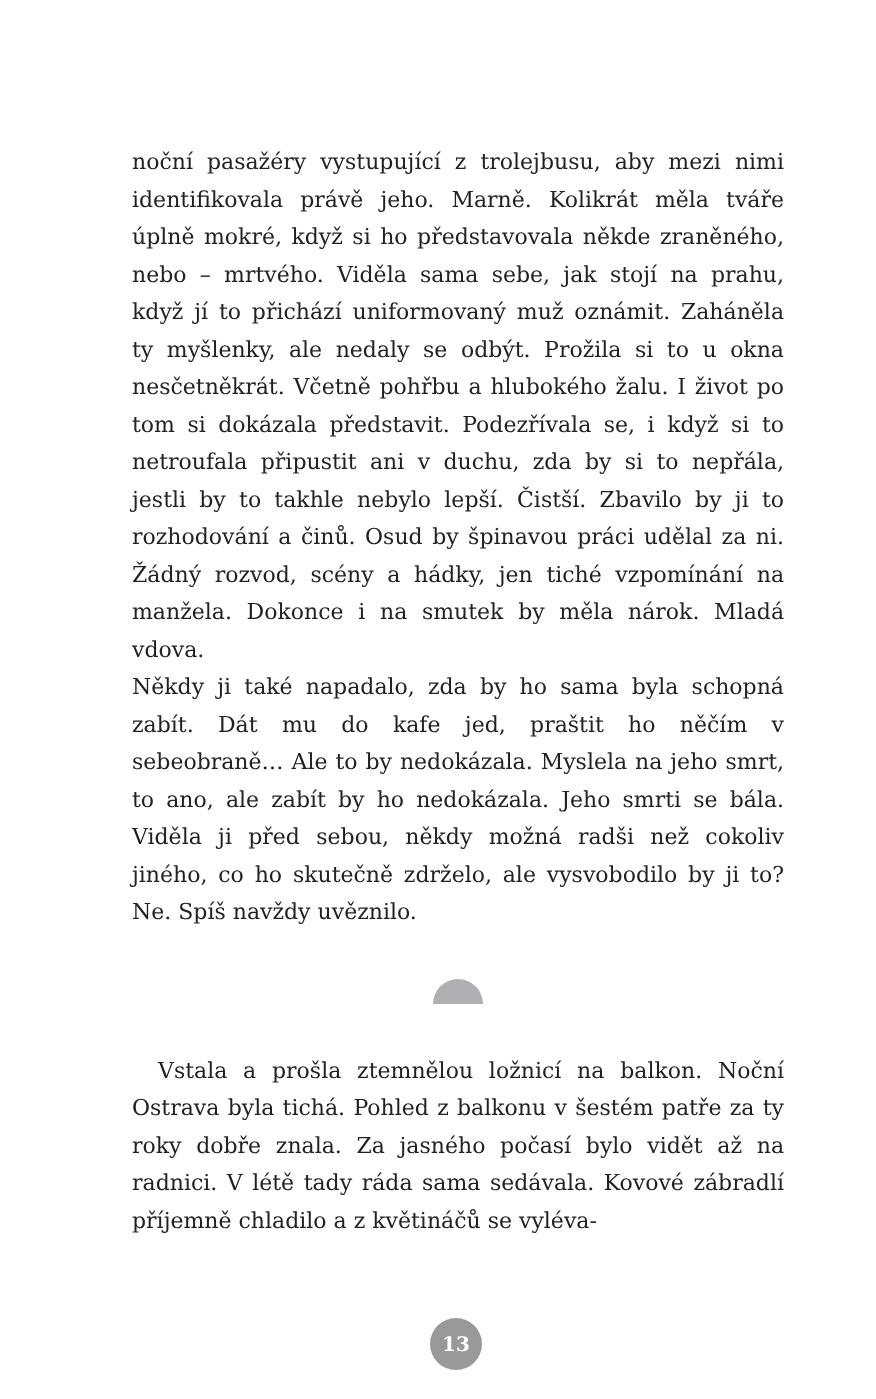noční pasažéry vystupující z trolejbusu, aby mezi nimi identifikovala právě jeho. Marně. Kolikrát měla tváře úplně mokré, když si ho představovala někde zraněného, nebo – mrtvého. Viděla sama sebe, jak stojí na prahu, když jí to přichází uniformovaný muž oznámit. Zaháněla ty myšlenky, ale nedaly se odbýt. Prožila si to u okna nesčetněkrát. Včetně pohřbu a hlubokého žalu. I život po tom si dokázala představit. Podezřívala se, i když si to netroufala připustit ani v duchu, zda by si to nepřála, jestli by to takhle nebylo lepší. Čistší. Zbavilo by ji to rozhodování a činů. Osud by špinavou práci udělal za ni. Žádný rozvod, scény a hádky, jen tiché vzpomínání na manžela. Dokonce i na smutek by měla nárok. Mladá vdova.
Někdy ji také napadalo, zda by ho sama byla schopná zabít. Dát mu do kafe jed, praštit ho něčím v sebeobraně… Ale to by nedokázala. Myslela na jeho smrt, to ano, ale zabít by ho nedokázala. Jeho smrti se bála. Viděla ji před sebou, někdy možná radši než cokoliv jiného, co ho skutečně zdrželo, ale vysvobodilo by ji to? Ne. Spíš navždy uvěznilo.
Vstala a prošla ztemnělou ložnicí na balkon. Noční Ostrava byla tichá. Pohled z balkonu v šestém patře za ty roky dobře znala. Za jasného počasí bylo vidět až na radnici. V létě tady ráda sama sedávala. Kovové zábradlí příjemně chladilo a z květináčů se vyléva-
13